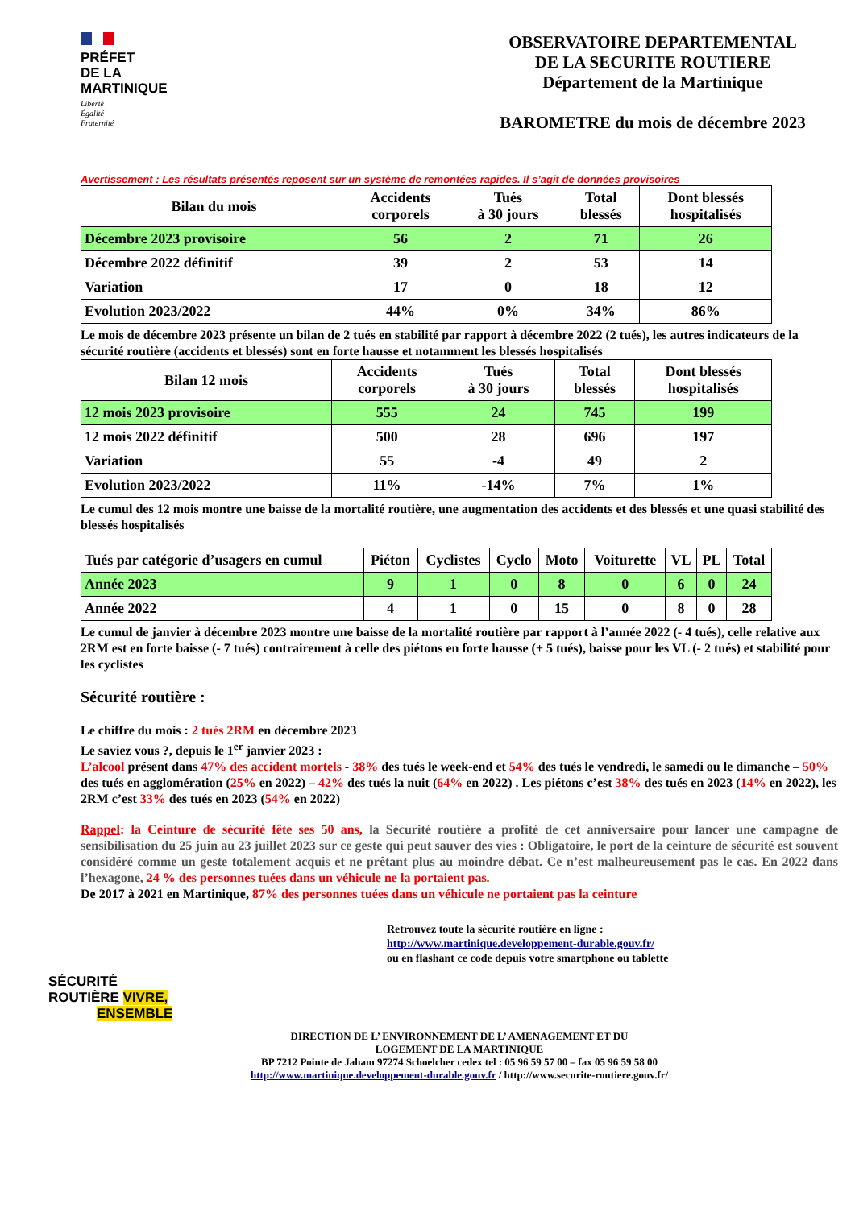PRÉFET
DE LA
MARTINIQUE
Liberté
Égalité
Fraternité
OBSERVATOIRE DEPARTEMENTAL
DE LA SECURITE ROUTIERE
Département de la Martinique
BAROMETRE du mois de décembre 2023
Avertissement : Les résultats présentés reposent sur un système de remontées rapides. Il s’agit de données provisoires
| Bilan du mois | Accidents corporels | Tués à 30 jours | Total blessés | Dont blessés hospitalisés |
| --- | --- | --- | --- | --- |
| Décembre 2023 provisoire | 56 | 2 | 71 | 26 |
| Décembre 2022 définitif | 39 | 2 | 53 | 14 |
| Variation | 17 | 0 | 18 | 12 |
| Evolution 2023/2022 | 44% | 0% | 34% | 86% |
Le mois de décembre 2023 présente un bilan de 2 tués en stabilité par rapport à décembre 2022 (2 tués), les autres indicateurs de la sécurité routière (accidents et blessés) sont en forte hausse et notamment les blessés hospitalisés
| Bilan 12 mois | Accidents corporels | Tués à 30 jours | Total blessés | Dont blessés hospitalisés |
| --- | --- | --- | --- | --- |
| 12 mois 2023 provisoire | 555 | 24 | 745 | 199 |
| 12 mois 2022 définitif | 500 | 28 | 696 | 197 |
| Variation | 55 | -4 | 49 | 2 |
| Evolution 2023/2022 | 11% | -14% | 7% | 1% |
Le cumul des 12 mois montre une baisse de la mortalité routière, une augmentation des accidents et des blessés et une quasi stabilité des blessés hospitalisés
| Tués par catégorie d’usagers en cumul | Piéton | Cyclistes | Cyclo | Moto | Voiturette | VL | PL | Total |
| --- | --- | --- | --- | --- | --- | --- | --- | --- |
| Année 2023 | 9 | 1 | 0 | 8 | 0 | 6 | 0 | 24 |
| Année 2022 | 4 | 1 | 0 | 15 | 0 | 8 | 0 | 28 |
Le cumul de janvier à décembre 2023 montre une baisse de la mortalité routière par rapport à l’année 2022 (- 4 tués), celle relative aux 2RM est en forte baisse (- 7 tués) contrairement à celle des piétons en forte hausse (+ 5 tués), baisse pour les VL (- 2 tués) et stabilité pour les cyclistes
Sécurité routière :
Le chiffre du mois : 2 tués 2RM en décembre 2023
Le saviez vous ?, depuis le 1<sup>er</sup> janvier 2023 :
L’alcool présent dans 47% des accident mortels - 38% des tués le week-end et 54% des tués le vendredi, le samedi ou le dimanche – 50% des tués en agglomération (25% en 2022) – 42% des tués la nuit (64% en 2022) . Les piétons c’est 38% des tués en 2023 (14% en 2022), les 2RM c’est 33% des tués en 2023 (54% en 2022)
Rappel: la Ceinture de sécurité fête ses 50 ans, la Sécurité routière a profité de cet anniversaire pour lancer une campagne de sensibilisation du 25 juin au 23 juillet 2023 sur ce geste qui peut sauver des vies : Obligatoire, le port de la ceinture de sécurité est souvent considéré comme un geste totalement acquis et ne prêtant plus au moindre débat. Ce n’est malheureusement pas le cas. En 2022 dans l’hexagone, 24 % des personnes tuées dans un véhicule ne la portaient pas.
De 2017 à 2021 en Martinique, 87% des personnes tuées dans un véhicule ne portaient pas la ceinture
Retrouvez toute la sécurité routière en ligne :
http://www.martinique.developpement-durable.gouv.fr/
ou en flashant ce code depuis votre smartphone ou tablette
SÉCURITÉ
ROUTIÈRE VIVRE,
ENSEMBLE
DIRECTION DE L’ ENVIRONNEMENT DE L’ AMENAGEMENT ET DU
LOGEMENT DE LA MARTINIQUE
BP 7212 Pointe de Jaham 97274 Schoelcher cedex tel : 05 96 59 57 00 – fax 05 96 59 58 00
http://www.martinique.developpement-durable.gouv.fr / http://www.securite-routiere.gouv.fr/